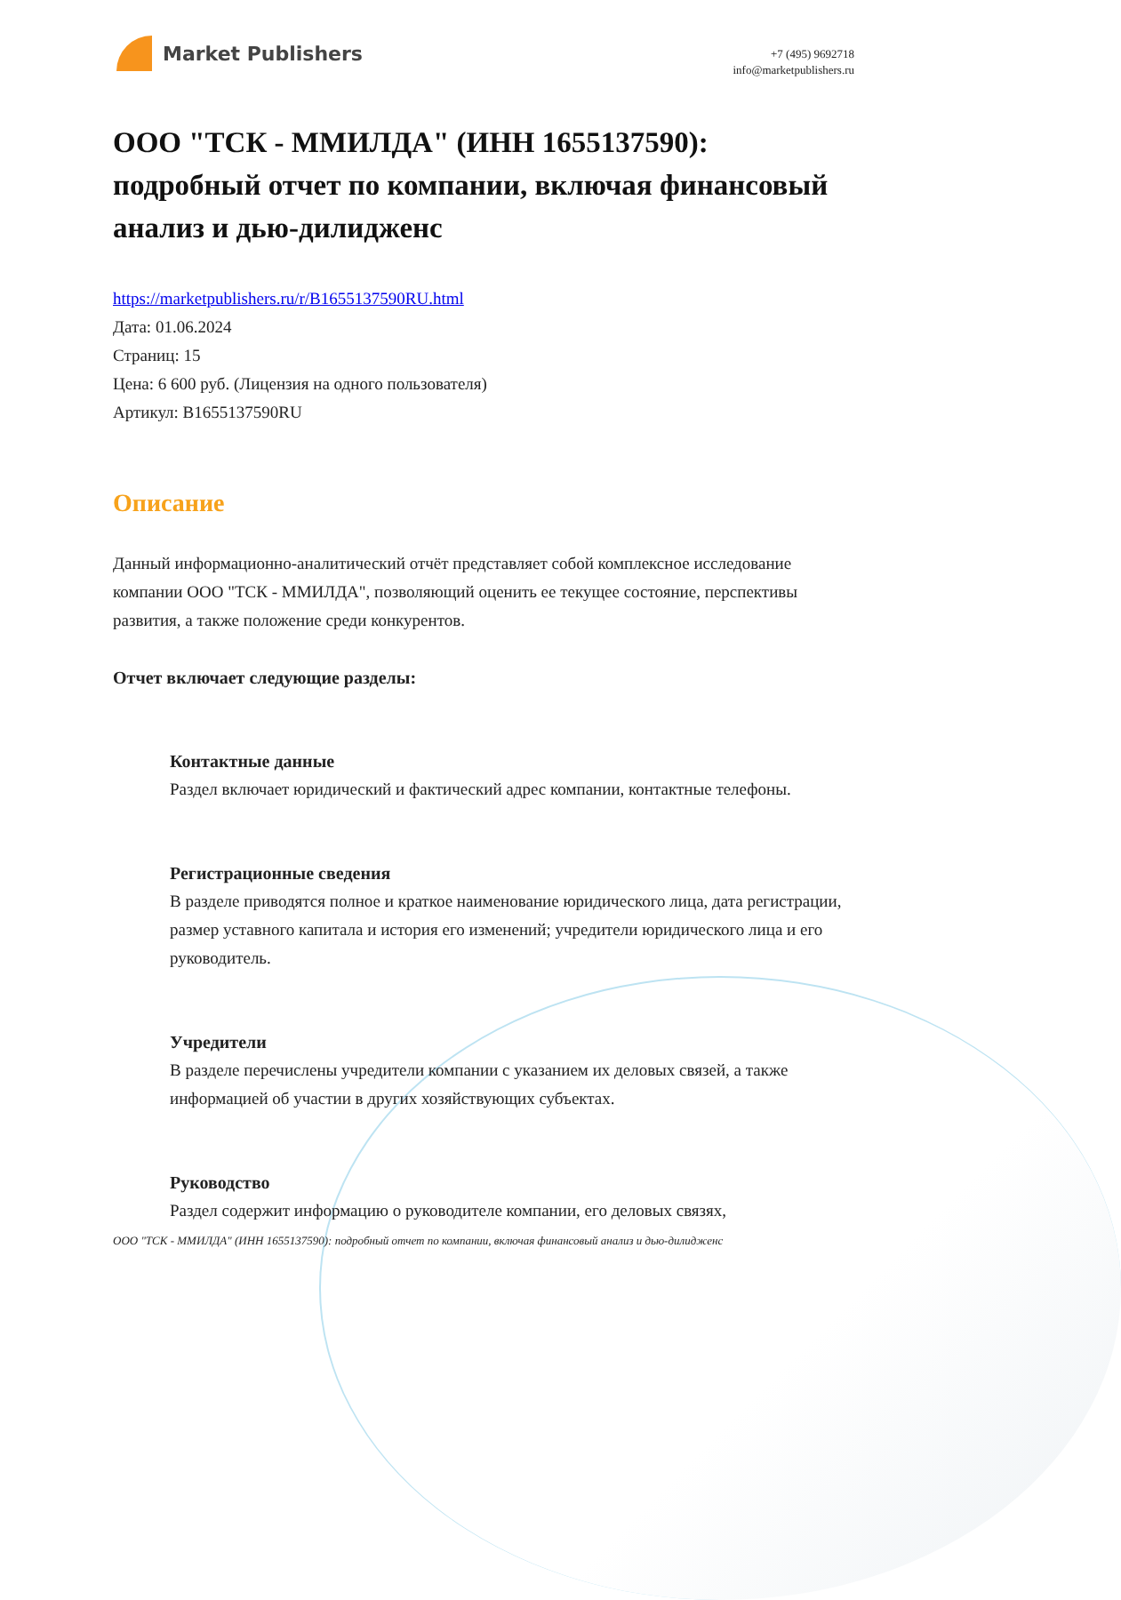Market Publishers
+7 (495) 9692718
info@marketpublishers.ru
ООО "ТСК - ММИЛДА" (ИНН 1655137590): подробный отчет по компании, включая финансовый анализ и дью-дилидженс
https://marketpublishers.ru/r/B1655137590RU.html
Дата: 01.06.2024
Страниц: 15
Цена: 6 600 руб. (Лицензия на одного пользователя)
Артикул: B1655137590RU
Описание
Данный информационно-аналитический отчёт представляет собой комплексное исследование компании ООО "ТСК - ММИЛДА", позволяющий оценить ее текущее состояние, перспективы развития, а также положение среди конкурентов.
Отчет включает следующие разделы:
Контактные данные
Раздел включает юридический и фактический адрес компании, контактные телефоны.
Регистрационные сведения
В разделе приводятся полное и краткое наименование юридического лица, дата регистрации, размер уставного капитала и история его изменений; учредители юридического лица и его руководитель.
Учредители
В разделе перечислены учредители компании с указанием их деловых связей, а также информацией об участии в других хозяйствующих субъектах.
Руководство
Раздел содержит информацию о руководителе компании, его деловых связях,
ООО "ТСК - ММИЛДА" (ИНН 1655137590): подробный отчет по компании, включая финансовый анализ и дью-дилидженс